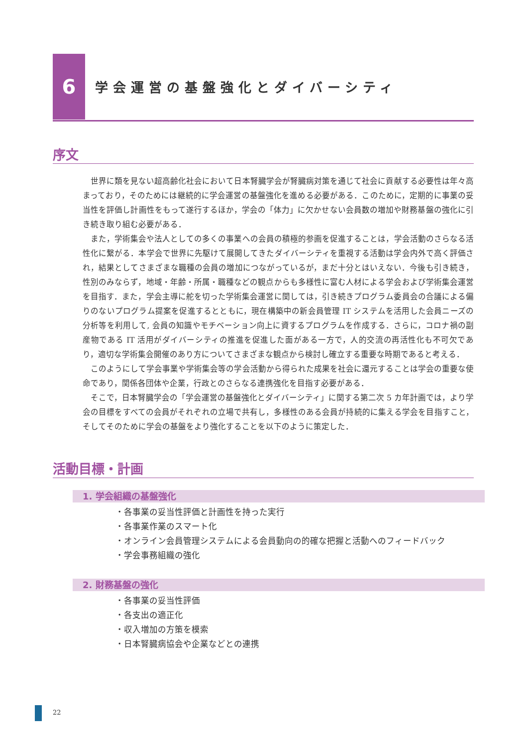6
学会運営の基盤強化とダイバーシティ
序文
世界に類を見ない超高齢化社会において日本腎臓学会が腎臓病対策を通じて社会に貢献する必要性は年々高まっており，そのためには継続的に学会運営の基盤強化を進める必要がある．このために，定期的に事業の妥当性を評価し計画性をもって遂行するほか，学会の「体力」に欠かせない会員数の増加や財務基盤の強化に引き続き取り組む必要がある．
また，学術集会や法人としての多くの事業への会員の積極的参画を促進することは，学会活動のさらなる活性化に繋がる．本学会で世界に先駆けて展開してきたダイバーシティを重視する活動は学会内外で高く評価され，結果としてさまざまな職種の会員の増加につながっているが，まだ十分とはいえない．今後も引き続き，性別のみならず，地域・年齢・所属・職種などの観点からも多様性に富む人材による学会および学術集会運営を目指す．また，学会主導に舵を切った学術集会運営に関しては，引き続きプログラム委員会の合議による偏りのないプログラム提案を促進するとともに，現在構築中の新会員管理 IT システムを活用した会員ニーズの分析等を利用して, 会員の知識やモチベーション向上に資するプログラムを作成する．さらに，コロナ禍の副産物である IT 活用がダイバーシティの推進を促進した面がある一方で，人的交流の再活性化も不可欠であり，適切な学術集会開催のあり方についてさまざまな観点から検討し確立する重要な時期であると考える．
このようにして学会事業や学術集会等の学会活動から得られた成果を社会に還元することは学会の重要な使命であり，関係各団体や企業，行政とのさらなる連携強化を目指す必要がある．
そこで，日本腎臓学会の「学会運営の基盤強化とダイバーシティ」に関する第二次 5 カ年計画では，より学会の目標をすべての会員がそれぞれの立場で共有し，多様性のある会員が持続的に集える学会を目指すこと，そしてそのために学会の基盤をより強化することを以下のように策定した．
活動目標・計画
1. 学会組織の基盤強化
・各事業の妥当性評価と計画性を持った実行
・各事業作業のスマート化
・オンライン会員管理システムによる会員動向の的確な把握と活動へのフィードバック
・学会事務組織の強化
2. 財務基盤の強化
・各事業の妥当性評価
・各支出の適正化
・収入増加の方策を模索
・日本腎臓病協会や企業などとの連携
22